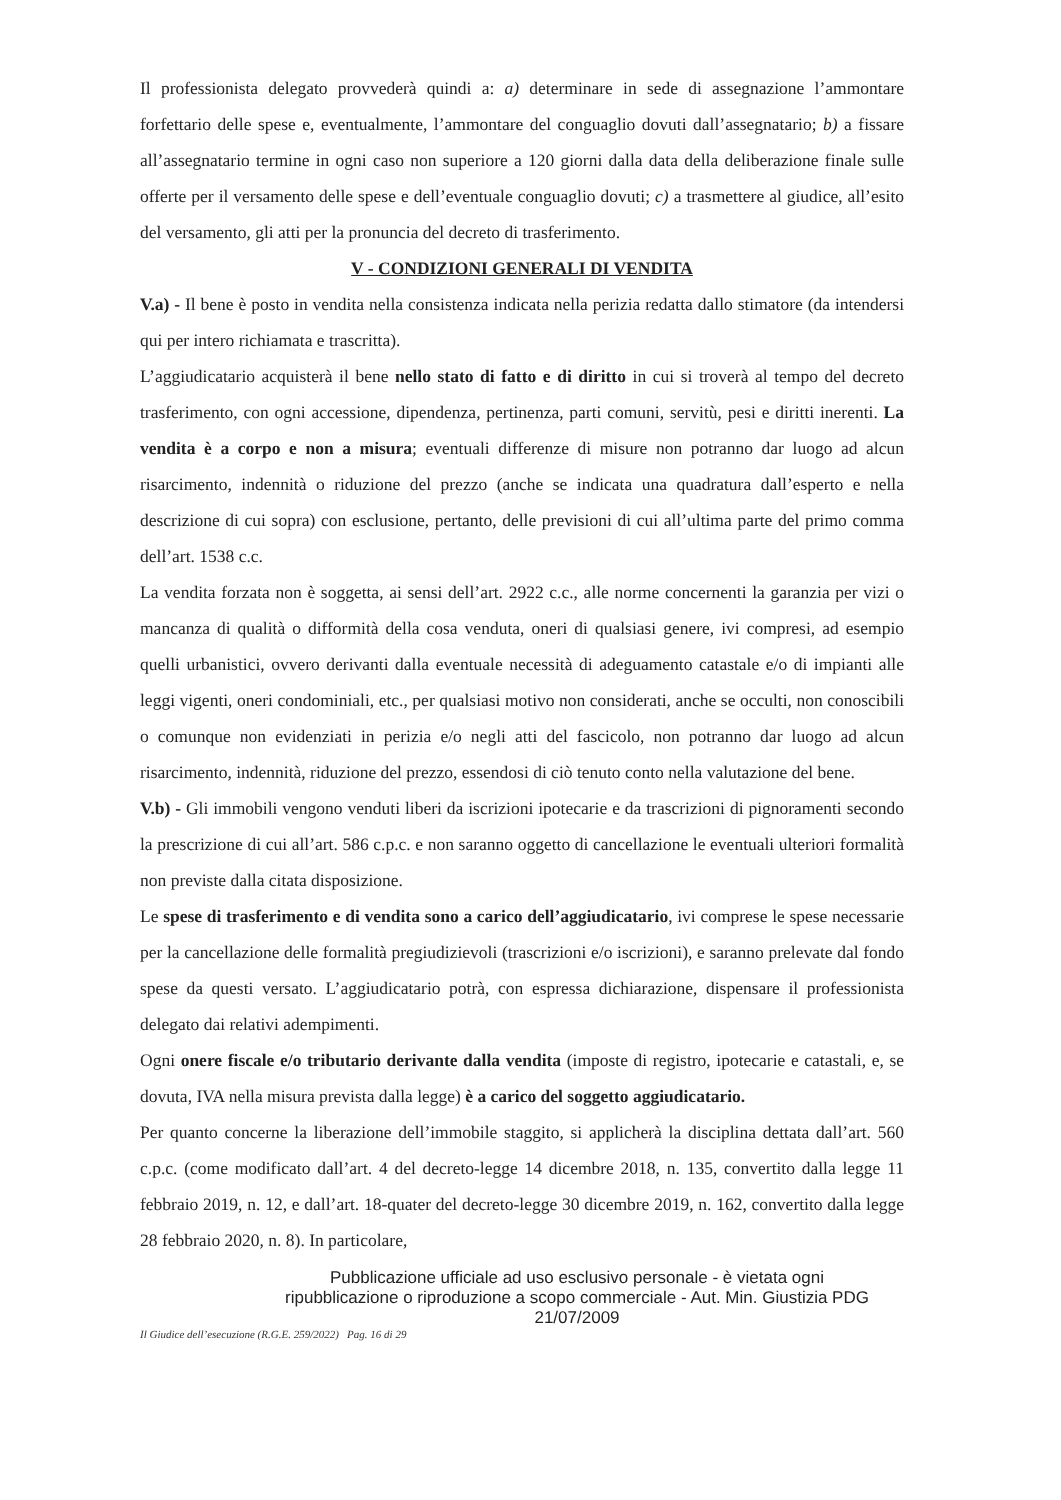Il professionista delegato provvederà quindi a: a) determinare in sede di assegnazione l’ammontare forfettario delle spese e, eventualmente, l’ammontare del conguaglio dovuti dall’assegnatario; b) a fissare all’assegnatario termine in ogni caso non superiore a 120 giorni dalla data della deliberazione finale sulle offerte per il versamento delle spese e dell’eventuale conguaglio dovuti; c) a trasmettere al giudice, all’esito del versamento, gli atti per la pronuncia del decreto di trasferimento.
V - CONDIZIONI GENERALI DI VENDITA
V.a) - Il bene è posto in vendita nella consistenza indicata nella perizia redatta dallo stimatore (da intendersi qui per intero richiamata e trascritta).
L’aggiudicatario acquisterà il bene nello stato di fatto e di diritto in cui si troverà al tempo del decreto trasferimento, con ogni accessione, dipendenza, pertinenza, parti comuni, servitù, pesi e diritti inerenti. La vendita è a corpo e non a misura; eventuali differenze di misure non potranno dar luogo ad alcun risarcimento, indennità o riduzione del prezzo (anche se indicata una quadratura dall’esperto e nella descrizione di cui sopra) con esclusione, pertanto, delle previsioni di cui all’ultima parte del primo comma dell’art. 1538 c.c.
La vendita forzata non è soggetta, ai sensi dell’art. 2922 c.c., alle norme concernenti la garanzia per vizi o mancanza di qualità o difformità della cosa venduta, oneri di qualsiasi genere, ivi compresi, ad esempio quelli urbanistici, ovvero derivanti dalla eventuale necessità di adeguamento catastale e/o di impianti alle leggi vigenti, oneri condominiali, etc., per qualsiasi motivo non considerati, anche se occulti, non conoscibili o comunque non evidenziati in perizia e/o negli atti del fascicolo, non potranno dar luogo ad alcun risarcimento, indennità, riduzione del prezzo, essendosi di ciò tenuto conto nella valutazione del bene.
V.b) - Gli immobili vengono venduti liberi da iscrizioni ipotecarie e da trascrizioni di pignoramenti secondo la prescrizione di cui all’art. 586 c.p.c. e non saranno oggetto di cancellazione le eventuali ulteriori formalità non previste dalla citata disposizione.
Le spese di trasferimento e di vendita sono a carico dell’aggiudicatario, ivi comprese le spese necessarie per la cancellazione delle formalità pregiudizievoli (trascrizioni e/o iscrizioni), e saranno prelevate dal fondo spese da questi versato. L’aggiudicatario potrà, con espressa dichiarazione, dispensare il professionista delegato dai relativi adempimenti.
Ogni onere fiscale e/o tributario derivante dalla vendita (imposte di registro, ipotecarie e catastali, e, se dovuta, IVA nella misura prevista dalla legge) è a carico del soggetto aggiudicatario.
Per quanto concerne la liberazione dell’immobile staggito, si applicherà la disciplina dettata dall’art. 560 c.p.c. (come modificato dall’art. 4 del decreto-legge 14 dicembre 2018, n. 135, convertito dalla legge 11 febbraio 2019, n. 12, e dall’art. 18-quater del decreto-legge 30 dicembre 2019, n. 162, convertito dalla legge 28 febbraio 2020, n. 8). In particolare,
Pubblicazione ufficiale ad uso esclusivo personale - è vietata ogni
ripubblicazione o riproduzione a scopo commerciale - Aut. Min. Giustizia PDG 21/07/2009
Il Giudice dell’esecuzione (R.G.E. 259/2022) Pag. 16 di 29